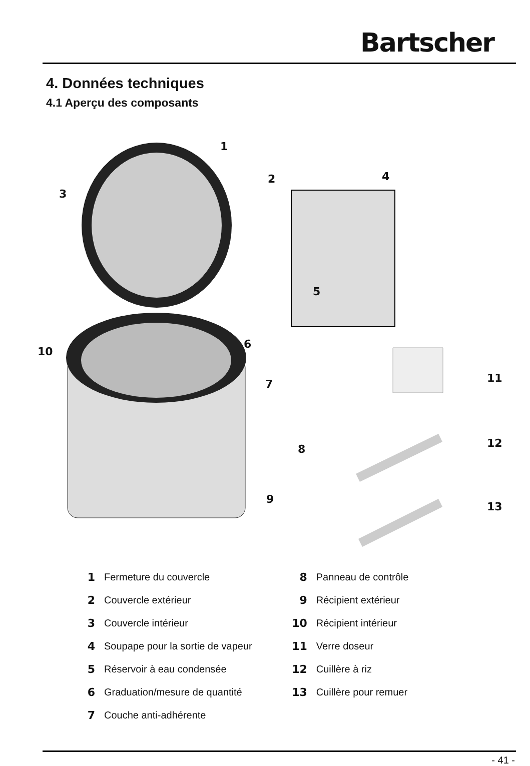Bartscher
4. Données techniques
4.1 Aperçu des composants
1
2
3
4
5
6
7
8
9
10
11
12
13
1 Fermeture du couvercle
2 Couvercle extérieur
3 Couvercle intérieur
4 Soupape pour la sortie de vapeur
5 Réservoir à eau condensée
6 Graduation/mesure de quantité
7 Couche anti-adhérente
8 Panneau de contrôle
9 Récipient extérieur
10 Récipient intérieur
11 Verre doseur
12 Cuillère à riz
13 Cuillère pour remuer
- 41 -